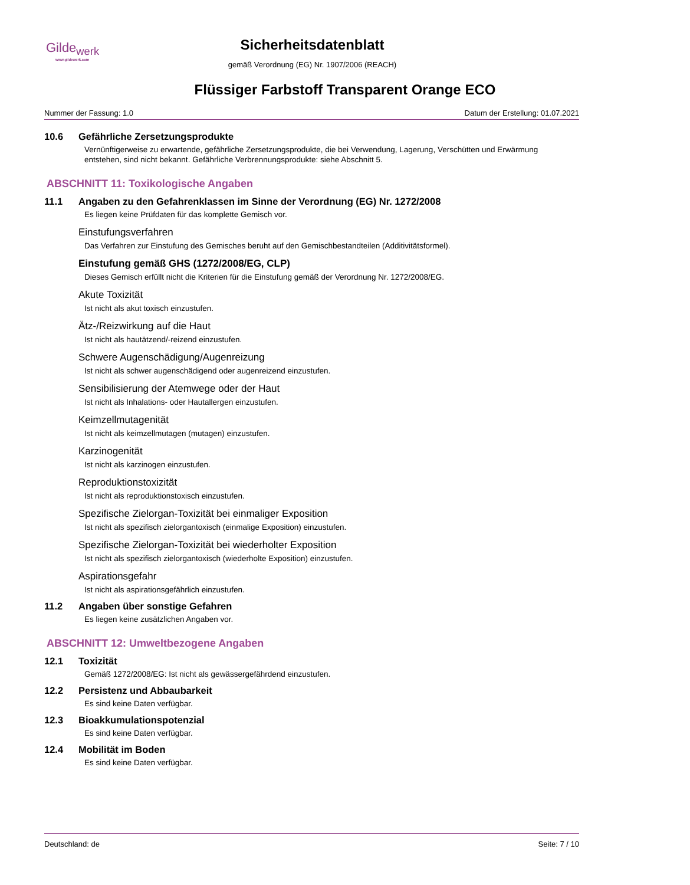Gilde<sub>werk</sub>
www.gildewerk.com
Sicherheitsdatenblatt
gemäß Verordnung (EG) Nr. 1907/2006 (REACH)
Flüssiger Farbstoff Transparent Orange ECO
Nummer der Fassung: 1.0 Datum der Erstellung: 01.07.2021
10.6 Gefährliche Zersetzungsprodukte
Vernünftigerweise zu erwartende, gefährliche Zersetzungsprodukte, die bei Verwendung, Lagerung, Verschütten und Erwärmung entstehen, sind nicht bekannt. Gefährliche Verbrennungsprodukte: siehe Abschnitt 5.
ABSCHNITT 11: Toxikologische Angaben
11.1 Angaben zu den Gefahrenklassen im Sinne der Verordnung (EG) Nr. 1272/2008
Es liegen keine Prüfdaten für das komplette Gemisch vor.
Einstufungsverfahren
Das Verfahren zur Einstufung des Gemisches beruht auf den Gemischbestandteilen (Additivitätsformel).
Einstufung gemäß GHS (1272/2008/EG, CLP)
Dieses Gemisch erfüllt nicht die Kriterien für die Einstufung gemäß der Verordnung Nr. 1272/2008/EG.
Akute Toxizität
Ist nicht als akut toxisch einzustufen.
Ätz-/Reizwirkung auf die Haut
Ist nicht als hautätzend/-reizend einzustufen.
Schwere Augenschädigung/Augenreizung
Ist nicht als schwer augenschädigend oder augenreizend einzustufen.
Sensibilisierung der Atemwege oder der Haut
Ist nicht als Inhalations- oder Hautallergen einzustufen.
Keimzellmutagenität
Ist nicht als keimzellmutagen (mutagen) einzustufen.
Karzinogenität
Ist nicht als karzinogen einzustufen.
Reproduktionstoxizität
Ist nicht als reproduktionstoxisch einzustufen.
Spezifische Zielorgan-Toxizität bei einmaliger Exposition
Ist nicht als spezifisch zielorgantoxisch (einmalige Exposition) einzustufen.
Spezifische Zielorgan-Toxizität bei wiederholter Exposition
Ist nicht als spezifisch zielorgantoxisch (wiederholte Exposition) einzustufen.
Aspirationsgefahr
Ist nicht als aspirationsgefährlich einzustufen.
11.2 Angaben über sonstige Gefahren
Es liegen keine zusätzlichen Angaben vor.
ABSCHNITT 12: Umweltbezogene Angaben
12.1 Toxizität
Gemäß 1272/2008/EG: Ist nicht als gewässergefährdend einzustufen.
12.2 Persistenz und Abbaubarkeit
Es sind keine Daten verfügbar.
12.3 Bioakkumulationspotenzial
Es sind keine Daten verfügbar.
12.4 Mobilität im Boden
Es sind keine Daten verfügbar.
Deutschland: de Seite: 7 / 10